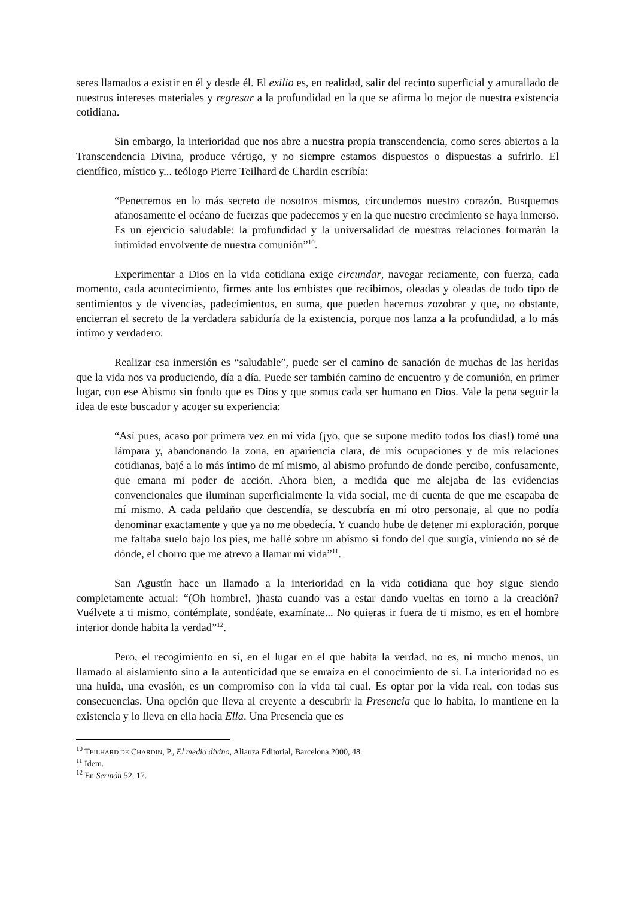seres llamados a existir en él y desde él. El exilio es, en realidad, salir del recinto superficial y amurallado de nuestros intereses materiales y regresar a la profundidad en la que se afirma lo mejor de nuestra existencia cotidiana.
Sin embargo, la interioridad que nos abre a nuestra propia transcendencia, como seres abiertos a la Transcendencia Divina, produce vértigo, y no siempre estamos dispuestos o dispuestas a sufrirlo. El científico, místico y... teólogo Pierre Teilhard de Chardin escribía:
“Penetremos en lo más secreto de nosotros mismos, circundemos nuestro corazón. Busquemos afanosamente el océano de fuerzas que padecemos y en la que nuestro crecimiento se haya inmerso. Es un ejercicio saludable: la profundidad y la universalidad de nuestras relaciones formarán la intimidad envolvente de nuestra comunión”<sup>10</sup>.
Experimentar a Dios en la vida cotidiana exige circundar, navegar reciamente, con fuerza, cada momento, cada acontecimiento, firmes ante los embistes que recibimos, oleadas y oleadas de todo tipo de sentimientos y de vivencias, padecimientos, en suma, que pueden hacernos zozobrar y que, no obstante, encierran el secreto de la verdadera sabiduría de la existencia, porque nos lanza a la profundidad, a lo más íntimo y verdadero.
Realizar esa inmersión es “saludable”, puede ser el camino de sanación de muchas de las heridas que la vida nos va produciendo, día a día. Puede ser también camino de encuentro y de comunión, en primer lugar, con ese Abismo sin fondo que es Dios y que somos cada ser humano en Dios. Vale la pena seguir la idea de este buscador y acoger su experiencia:
“Así pues, acaso por primera vez en mi vida (¡yo, que se supone medito todos los días!) tomé una lámpara y, abandonando la zona, en apariencia clara, de mis ocupaciones y de mis relaciones cotidianas, bajé a lo más íntimo de mí mismo, al abismo profundo de donde percibo, confusamente, que emana mi poder de acción. Ahora bien, a medida que me alejaba de las evidencias convencionales que iluminan superficialmente la vida social, me di cuenta de que me escapaba de mí mismo. A cada peldaño que descendía, se descubría en mí otro personaje, al que no podía denominar exactamente y que ya no me obedecía. Y cuando hube de detener mi exploración, porque me faltaba suelo bajo los pies, me hallé sobre un abismo si fondo del que surgía, viniendo no sé de dónde, el chorro que me atrevo a llamar mi vida”<sup>11</sup>.
San Agustín hace un llamado a la interioridad en la vida cotidiana que hoy sigue siendo completamente actual: “(Oh hombre!, )hasta cuando vas a estar dando vueltas en torno a la creación? Vuélvete a ti mismo, contémplate, sondéate, examínate... No quieras ir fuera de ti mismo, es en el hombre interior donde habita la verdad”<sup>12</sup>.
Pero, el recogimiento en sí, en el lugar en el que habita la verdad, no es, ni mucho menos, un llamado al aislamiento sino a la autenticidad que se enraíza en el conocimiento de sí. La interioridad no es una huida, una evasión, es un compromiso con la vida tal cual. Es optar por la vida real, con todas sus consecuencias. Una opción que lleva al creyente a descubrir la Presencia que lo habita, lo mantiene en la existencia y lo lleva en ella hacia Ella. Una Presencia que es
<sup>10</sup> TEILHARD DE CHARDIN, P., El medio divino, Alianza Editorial, Barcelona 2000, 48.
<sup>11</sup> Idem.
<sup>12</sup> En Sermón 52, 17.